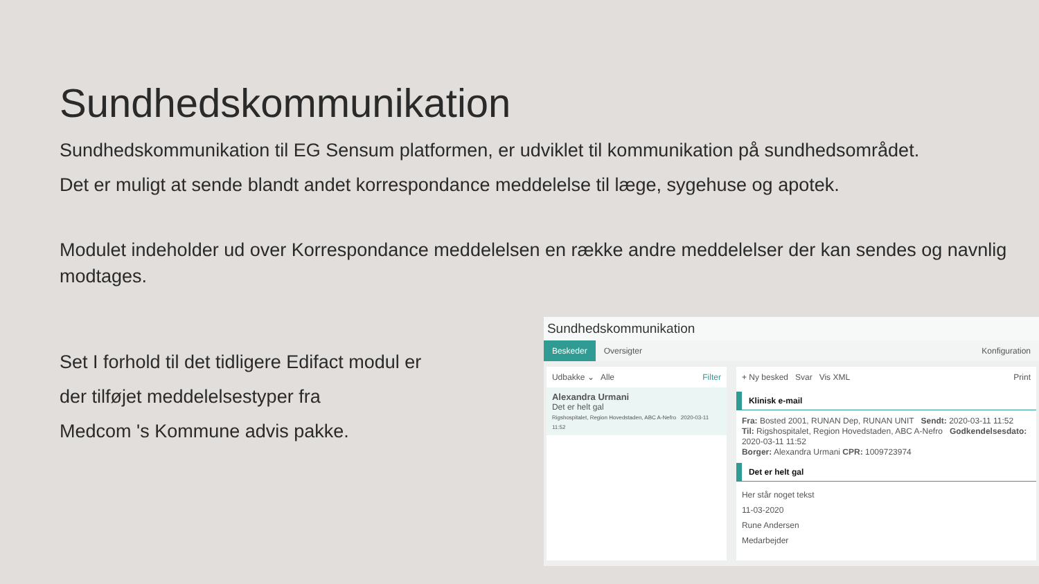Sundhedskommunikation
Sundhedskommunikation til EG Sensum platformen, er udviklet til kommunikation på sundhedsområdet.
Det er muligt at sende blandt andet korrespondance meddelelse til læge, sygehuse og apotek.
Modulet indeholder ud over Korrespondance meddelelsen en række andre meddelelser der kan sendes og navnlig modtages.
Set I forhold til det tidligere Edifact modul er
der tilføjet meddelelsestyper fra
Medcom 's Kommune advis pakke.
Sundhedskommunikation
Beskeder Oversigter Konfiguration
Udbakke ⌄ Alle Filter
Alexandra Urmani
Det er helt gal
Rigshospitalet, Region Hovedstaden, ABC A-Nefro 2020-03-11 11:52
+ Ny besked Svar Vis XML Print
Klinisk e-mail
Fra: Bosted 2001, RUNAN Dep, RUNAN UNIT Sendt: 2020-03-11 11:52
Til: Rigshospitalet, Region Hovedstaden, ABC A-Nefro Godkendelsesdato: 2020-03-11 11:52
Borger: Alexandra Urmani CPR: 1009723974
Det er helt gal
Her står noget tekst
11-03-2020
Rune Andersen
Medarbejder